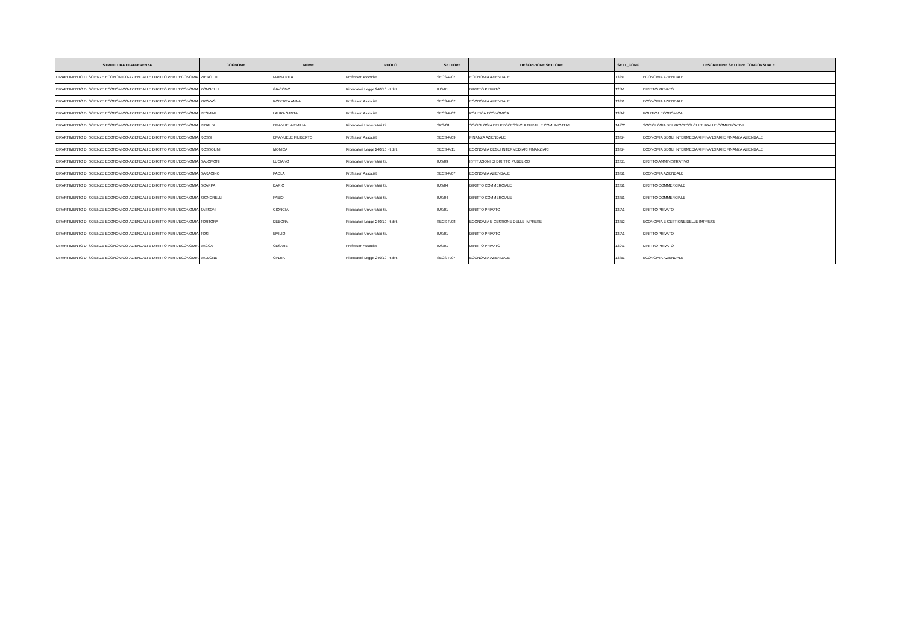| STRUTTURA DI AFFERENZA | COGNOME | NOME | RUOLO | SETTORE | DESCRIZIONE SETTORE | SETT_CONC | DESCRIZIONE SETTORE CONCORSUALE |
| --- | --- | --- | --- | --- | --- | --- | --- |
| DIPARTIMENTO DI SCIENZE ECONOMICO-AZIENDALI E DIRITTO PER L'ECONOMIA | PIEROTTI | MARIA RITA | Professori Associati | SECS-P/07 | ECONOMIA AZIENDALE | 13/B1 | ECONOMIA AZIENDALE |
| DIPARTIMENTO DI SCIENZE ECONOMICO-AZIENDALI E DIRITTO PER L'ECONOMIA | PONGELLI | GIACOMO | Ricercatori Legge 240/10 - t.det. | IUS/01 | DIRITTO PRIVATO | 12/A1 | DIRITTO PRIVATO |
| DIPARTIMENTO DI SCIENZE ECONOMICO-AZIENDALI E DIRITTO PER L'ECONOMIA | PROVASI | ROBERTA ANNA | Professori Associati | SECS-P/07 | ECONOMIA AZIENDALE | 13/B1 | ECONOMIA AZIENDALE |
| DIPARTIMENTO DI SCIENZE ECONOMICO-AZIENDALI E DIRITTO PER L'ECONOMIA | RESMINI | LAURA SANTA | Professori Associati | SECS-P/02 | POLITICA ECONOMICA | 13/A2 | POLITICA ECONOMICA |
| DIPARTIMENTO DI SCIENZE ECONOMICO-AZIENDALI E DIRITTO PER L'ECONOMIA | RINALDI | EMANUELA EMILIA | Ricercatori Universitari t.i. | SPS/08 | SOCIOLOGIA DEI PROCESSI CULTURALI E COMUNICATIVI | 14/C2 | SOCIOLOGIA DEI PROCESSI CULTURALI E COMUNICATIVI |
| DIPARTIMENTO DI SCIENZE ECONOMICO-AZIENDALI E DIRITTO PER L'ECONOMIA | ROSSI | EMANUELE FILIBERTO | Professori Associati | SECS-P/09 | FINANZA AZIENDALE | 13/B4 | ECONOMIA DEGLI INTERMEDIARI FINANZIARI E FINANZA AZIENDALE |
| DIPARTIMENTO DI SCIENZE ECONOMICO-AZIENDALI E DIRITTO PER L'ECONOMIA | ROSSOLINI | MONICA | Ricercatori Legge 240/10 - t.det. | SECS-P/11 | ECONOMIA DEGLI INTERMEDIARI FINANZIARI | 13/B4 | ECONOMIA DEGLI INTERMEDIARI FINANZIARI E FINANZA AZIENDALE |
| DIPARTIMENTO DI SCIENZE ECONOMICO-AZIENDALI E DIRITTO PER L'ECONOMIA | SALOMONI | LUCIANO | Ricercatori Universitari t.i. | IUS/09 | ISTITUZIONI DI DIRITTO PUBBLICO | 12/D1 | DIRITTO AMMINISTRATIVO |
| DIPARTIMENTO DI SCIENZE ECONOMICO-AZIENDALI E DIRITTO PER L'ECONOMIA | SARACINO | PAOLA | Professori Associati | SECS-P/07 | ECONOMIA AZIENDALE | 13/B1 | ECONOMIA AZIENDALE |
| DIPARTIMENTO DI SCIENZE ECONOMICO-AZIENDALI E DIRITTO PER L'ECONOMIA | SCARPA | DARIO | Ricercatori Universitari t.i. | IUS/04 | DIRITTO COMMERCIALE | 12/B1 | DIRITTO COMMERCIALE |
| DIPARTIMENTO DI SCIENZE ECONOMICO-AZIENDALI E DIRITTO PER L'ECONOMIA | SIGNORELLI | FABIO | Ricercatori Universitari t.i. | IUS/04 | DIRITTO COMMERCIALE | 12/B1 | DIRITTO COMMERCIALE |
| DIPARTIMENTO DI SCIENZE ECONOMICO-AZIENDALI E DIRITTO PER L'ECONOMIA | TASSONI | GIORGIA | Ricercatori Universitari t.i. | IUS/01 | DIRITTO PRIVATO | 12/A1 | DIRITTO PRIVATO |
| DIPARTIMENTO DI SCIENZE ECONOMICO-AZIENDALI E DIRITTO PER L'ECONOMIA | TORTORA | DEBORA | Ricercatori Legge 240/10 - t.det. | SECS-P/08 | ECONOMIA E GESTIONE DELLE IMPRESE | 13/B2 | ECONOMIA E GESTIONE DELLE IMPRESE |
| DIPARTIMENTO DI SCIENZE ECONOMICO-AZIENDALI E DIRITTO PER L'ECONOMIA | TOSI | EMILIO | Ricercatori Universitari t.i. | IUS/01 | DIRITTO PRIVATO | 12/A1 | DIRITTO PRIVATO |
| DIPARTIMENTO DI SCIENZE ECONOMICO-AZIENDALI E DIRITTO PER L'ECONOMIA | VACCA' | CESARE | Professori Associati | IUS/01 | DIRITTO PRIVATO | 12/A1 | DIRITTO PRIVATO |
| DIPARTIMENTO DI SCIENZE ECONOMICO-AZIENDALI E DIRITTO PER L'ECONOMIA | VALLONE | CINZIA | Ricercatori Legge 240/10 - t.det. | SECS-P/07 | ECONOMIA AZIENDALE | 13/B1 | ECONOMIA AZIENDALE |